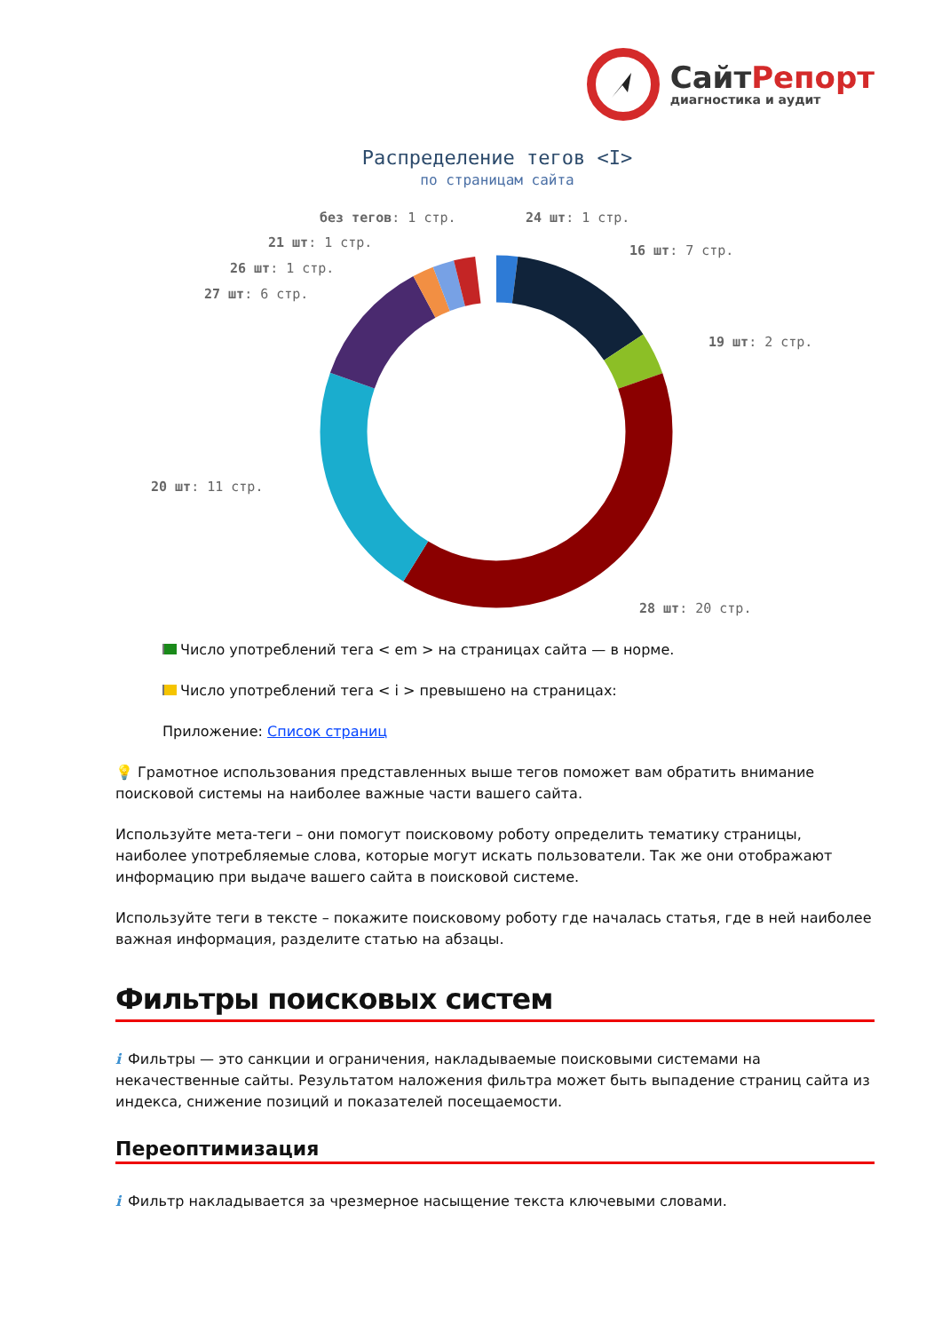СайтРепорт
диагностика и аудит
Распределение тегов <I>
по страницам сайта
без тегов: 1 стр.
24 шт: 1 стр.
21 шт: 1 стр.
16 шт: 7 стр.
26 шт: 1 стр.
27 шт: 6 стр.
19 шт: 2 стр.
20 шт: 11 стр.
28 шт: 20 стр.
Число употреблений тега < em > на страницах сайта — в норме.
Число употреблений тега < i > превышено на страницах:
Приложение: Список страниц
💡 Грамотное использования представленных выше тегов поможет вам обратить внимание поисковой системы на наиболее важные части вашего сайта.
Используйте мета-теги – они помогут поисковому роботу определить тематику страницы, наиболее употребляемые слова, которые могут искать пользователи. Так же они отображают информацию при выдаче вашего сайта в поисковой системе.
Используйте теги в тексте – покажите поисковому роботу где началась статья, где в ней наиболее важная информация, разделите статью на абзацы.
Фильтры поисковых систем
i Фильтры — это санкции и ограничения, накладываемые поисковыми системами на некачественные сайты. Результатом наложения фильтра может быть выпадение страниц сайта из индекса, снижение позиций и показателей посещаемости.
Переоптимизация
i Фильтр накладывается за чрезмерное насыщение текста ключевыми словами.